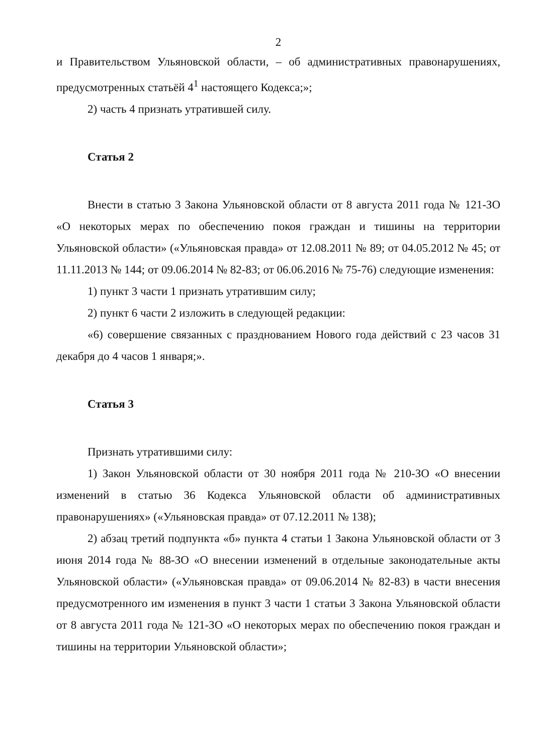2
и Правительством Ульяновской области, – об административных правонарушениях, предусмотренных статьёй 4<sup>1</sup> настоящего Кодекса;»;
2) часть 4 признать утратившей силу.
Статья 2
Внести в статью 3 Закона Ульяновской области от 8 августа 2011 года № 121-ЗО «О некоторых мерах по обеспечению покоя граждан и тишины на территории Ульяновской области» («Ульяновская правда» от 12.08.2011 № 89; от 04.05.2012 № 45; от 11.11.2013 № 144; от 09.06.2014 № 82-83; от 06.06.2016 № 75-76) следующие изменения:
1) пункт 3 части 1 признать утратившим силу;
2) пункт 6 части 2 изложить в следующей редакции:
«6) совершение связанных с празднованием Нового года действий с 23 часов 31 декабря до 4 часов 1 января;».
Статья 3
Признать утратившими силу:
1) Закон Ульяновской области от 30 ноября 2011 года № 210-ЗО «О внесении изменений в статью 36 Кодекса Ульяновской области об административных правонарушениях» («Ульяновская правда» от 07.12.2011 № 138);
2) абзац третий подпункта «б» пункта 4 статьи 1 Закона Ульяновской области от 3 июня 2014 года № 88-ЗО «О внесении изменений в отдельные законодательные акты Ульяновской области» («Ульяновская правда» от 09.06.2014 № 82-83) в части внесения предусмотренного им изменения в пункт 3 части 1 статьи 3 Закона Ульяновской области от 8 августа 2011 года № 121-ЗО «О некоторых мерах по обеспечению покоя граждан и тишины на территории Ульяновской области»;